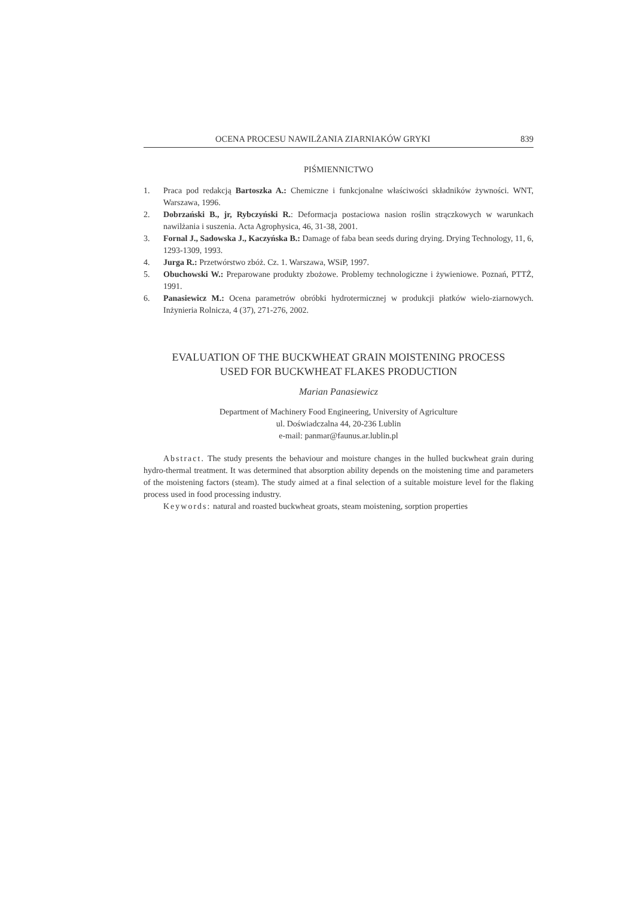OCENA PROCESU NAWILŻANIA ZIARNIAKÓW GRYKI 839
PIŚMIENNICTWO
1. Praca pod redakcją Bartoszka A.: Chemiczne i funkcjonalne właściwości składników żywności. WNT, Warszawa, 1996.
2. Dobrzański B., jr, Rybczyński R.: Deformacja postaciowa nasion roślin strączkowych w warunkach nawilżania i suszenia. Acta Agrophysica, 46, 31-38, 2001.
3. Fornal J., Sadowska J., Kaczyńska B.: Damage of faba bean seeds during drying. Drying Technology, 11, 6, 1293-1309, 1993.
4. Jurga R.: Przetwórstwo zbóż. Cz. 1. Warszawa, WSiP, 1997.
5. Obuchowski W.: Preparowane produkty zbożowe. Problemy technologiczne i żywieniowe. Poznań, PTTŻ, 1991.
6. Panasiewicz M.: Ocena parametrów obróbki hydrotermicznej w produkcji płatków wielo-ziarnowych. Inżynieria Rolnicza, 4 (37), 271-276, 2002.
EVALUATION OF THE BUCKWHEAT GRAIN MOISTENING PROCESS
USED FOR BUCKWHEAT FLAKES PRODUCTION
Marian Panasiewicz
Department of Machinery Food Engineering, University of Agriculture
ul. Doświadczalna 44, 20-236 Lublin
e-mail: panmar@faunus.ar.lublin.pl
Abstract. The study presents the behaviour and moisture changes in the hulled buckwheat grain during hydro-thermal treatment. It was determined that absorption ability depends on the moistening time and parameters of the moistening factors (steam). The study aimed at a final selection of a suitable moisture level for the flaking process used in food processing industry.
Keywords: natural and roasted buckwheat groats, steam moistening, sorption properties